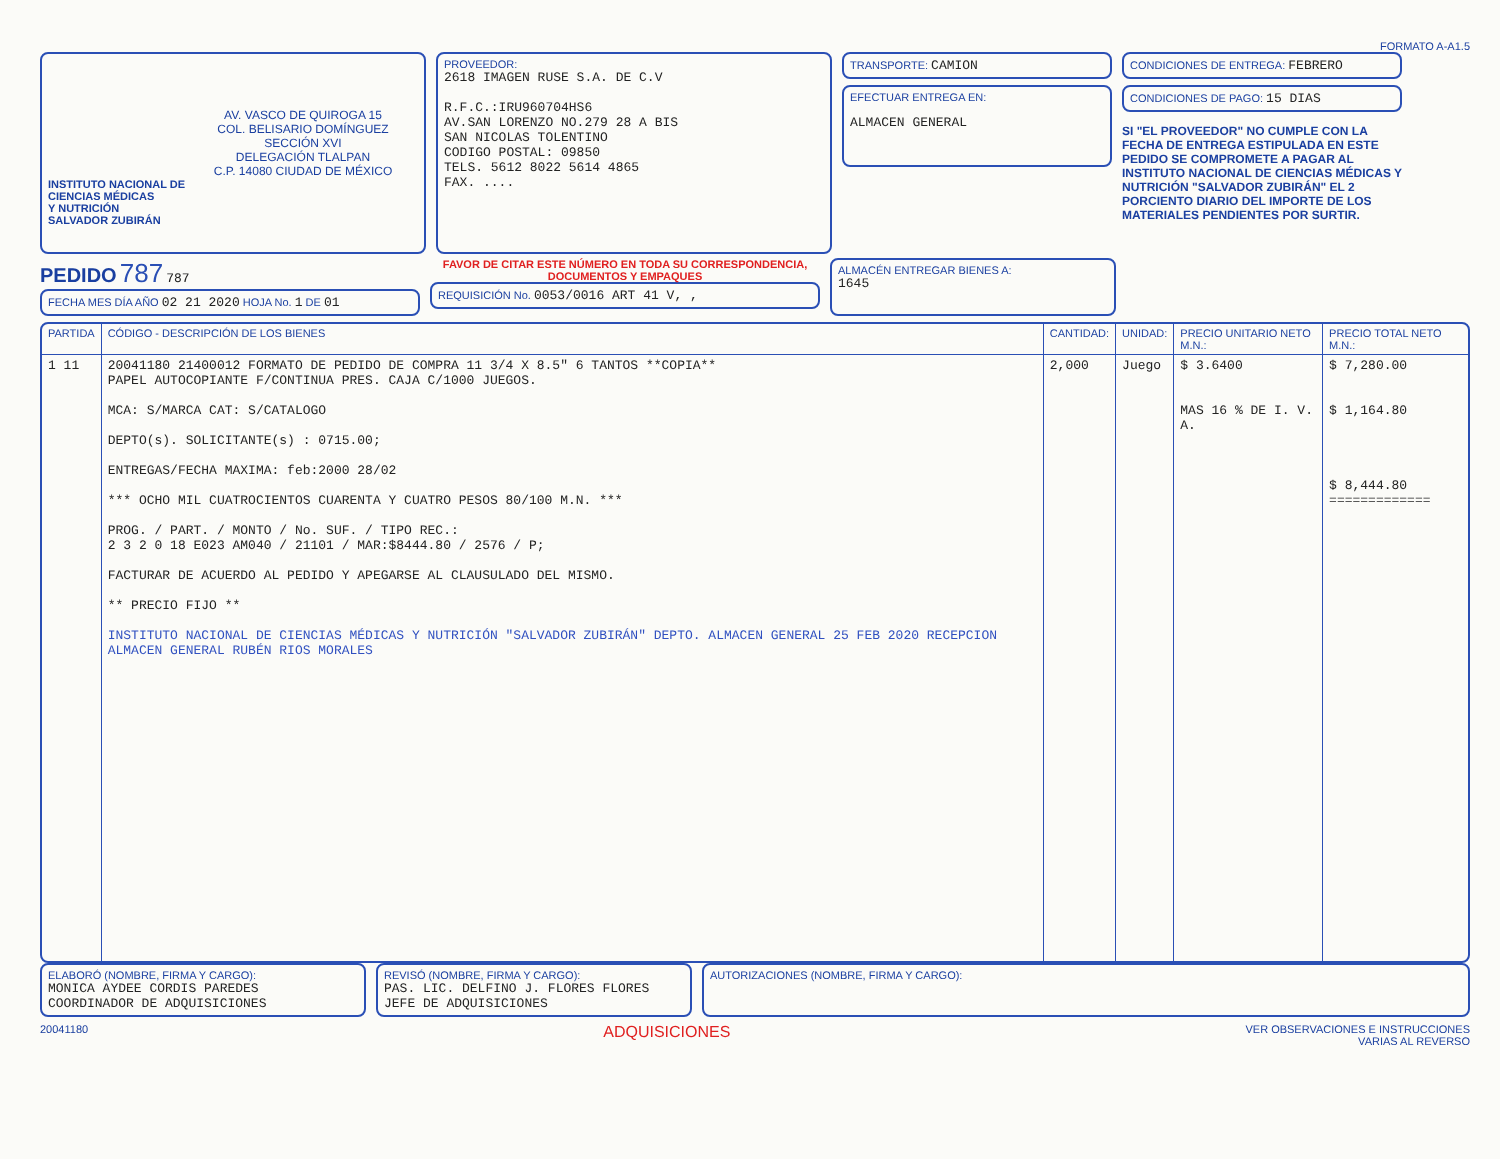FORMATO A-A1.5
AV. VASCO DE QUIROGA 15
COL. BELISARIO DOMÍNGUEZ
SECCIÓN XVI
DELEGACIÓN TLALPAN
C.P. 14080 CIUDAD DE MÉXICO
INSTITUTO NACIONAL DE
CIENCIAS MÉDICAS
Y NUTRICIÓN
SALVADOR ZUBIRÁN
PROVEEDOR:
2618 IMAGEN RUSE S.A. DE C.V
R.F.C.:IRU960704HS6
AV.SAN LORENZO NO.279 28 A BIS
SAN NICOLAS TOLENTINO
CODIGO POSTAL: 09850
TELS. 5612 8022 5614 4865
FAX. ....
TRANSPORTE: CAMION
EFECTUAR ENTREGA EN:
ALMACEN GENERAL
CONDICIONES DE ENTREGA: FEBRERO
CONDICIONES DE PAGO: 15 DIAS
SI "EL PROVEEDOR" NO CUMPLE CON LA FECHA DE ENTREGA ESTIPULADA EN ESTE PEDIDO SE COMPROMETE A PAGAR AL INSTITUTO NACIONAL DE CIENCIAS MÉDICAS Y NUTRICIÓN "SALVADOR ZUBIRÁN" EL 2 PORCIENTO DIARIO DEL IMPORTE DE LOS MATERIALES PENDIENTES POR SURTIR.
PEDIDO 787 787
FECHA MES DÍA AÑO 02 21 2020 HOJA No. 1 DE 01
FAVOR DE CITAR ESTE NÚMERO EN TODA SU CORRESPONDENCIA, DOCUMENTOS Y EMPAQUES
REQUISICIÓN No. 0053/0016 ART 41 V, ,
ALMACÉN ENTREGAR BIENES A:
1645
| PARTIDA | CÓDIGO - DESCRIPCIÓN DE LOS BIENES | CANTIDAD: | UNIDAD: | PRECIO UNITARIO NETO M.N.: | PRECIO TOTAL NETO M.N.: |
| --- | --- | --- | --- | --- | --- |
| 1 11 | 20041180 21400012 FORMATO DE PEDIDO DE COMPRA 11 3/4 X 8.5" 6 TANTOS **COPIA** PAPEL AUTOCOPIANTE F/CONTINUA PRES. CAJA C/1000 JUEGOS. MCA: S/MARCA CAT: S/CATALOGO DEPTO(s). SOLICITANTE(s) : 0715.00; ENTREGAS/FECHA MAXIMA: feb:2000 28/02 *** OCHO MIL CUATROCIENTOS CUARENTA Y CUATRO PESOS 80/100 M.N. *** PROG. / PART. / MONTO / No. SUF. / TIPO REC.: 2 3 2 0 18 E023 AM040 / 21101 / MAR:$8444.80 / 2576 / P; FACTURAR DE ACUERDO AL PEDIDO Y APEGARSE AL CLAUSULADO DEL MISMO. ** PRECIO FIJO ** INSTITUTO NACIONAL DE CIENCIAS MÉDICAS Y NUTRICIÓN "SALVADOR ZUBIRÁN" DEPTO. ALMACEN GENERAL 25 FEB 2020 RECEPCION ALMACEN GENERAL RUBÉN RIOS MORALES | 2,000 | Juego | $ 3.6400 MAS 16 % DE I. V. A. | $ 7,280.00 $ 1,164.80 $ 8,444.80 ============= |
ELABORÓ (NOMBRE, FIRMA Y CARGO):
MONICA AYDEE CORDIS PAREDES
COORDINADOR DE ADQUISICIONES
REVISÓ (NOMBRE, FIRMA Y CARGO):
PAS. LIC. DELFINO J. FLORES FLORES
JEFE DE ADQUISICIONES
AUTORIZACIONES (NOMBRE, FIRMA Y CARGO):
20041180 ADQUISICIONES VER OBSERVACIONES E INSTRUCCIONES
VARIAS AL REVERSO